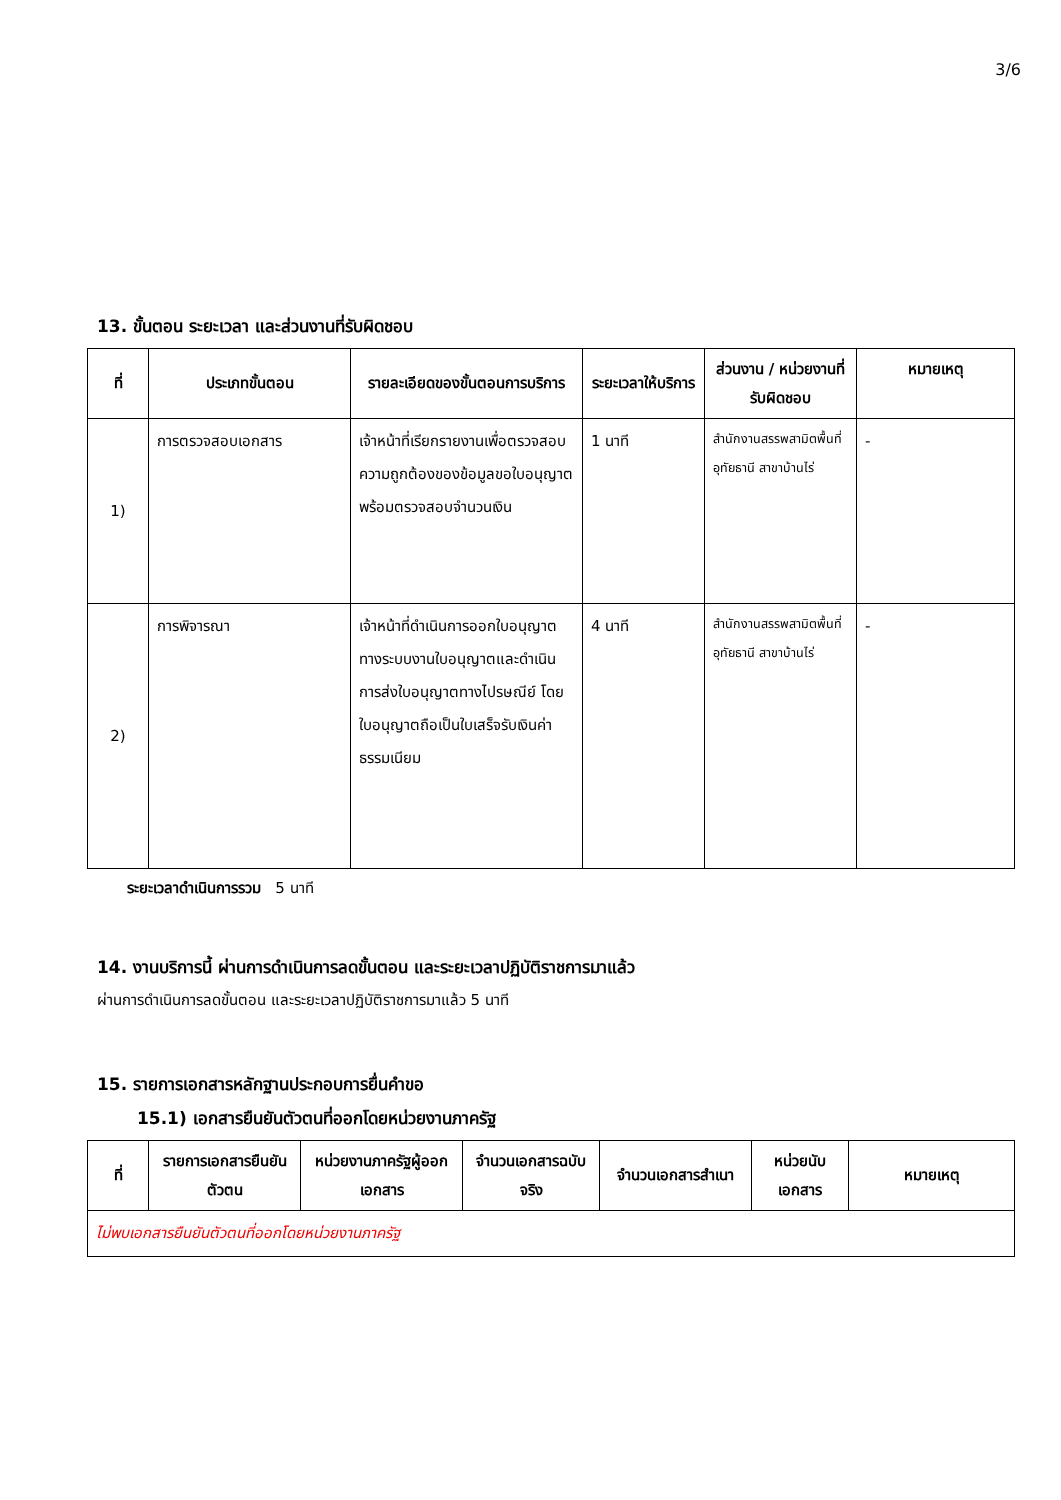3/6
13. ขั้นตอน ระยะเวลา และส่วนงานที่รับผิดชอบ
| ที่ | ประเภทขั้นตอน | รายละเอียดของขั้นตอนการบริการ | ระยะเวลาให้บริการ | ส่วนงาน / หน่วยงานที่รับผิดชอบ | หมายเหตุ |
| --- | --- | --- | --- | --- | --- |
| 1) | การตรวจสอบเอกสาร | เจ้าหน้าที่เรียกรายงานเพื่อตรวจสอบความถูกต้องของข้อมูลขอใบอนุญาตพร้อมตรวจสอบจำนวนเงิน | 1 นาที | สำนักงานสรรพสามิตพื้นที่อุทัยธานี สาขาบ้านไร่ | - |
| 2) | การพิจารณา | เจ้าหน้าที่ดำเนินการออกใบอนุญาตทางระบบงานใบอนุญาตและดำเนินการส่งใบอนุญาตทางไปรษณีย์ โดยใบอนุญาตถือเป็นใบเสร็จรับเงินค่าธรรมเนียม | 4 นาที | สำนักงานสรรพสามิตพื้นที่อุทัยธานี สาขาบ้านไร่ | - |
ระยะเวลาดำเนินการรวม 5 นาที
14. งานบริการนี้ ผ่านการดำเนินการลดขั้นตอน และระยะเวลาปฏิบัติราชการมาแล้ว
ผ่านการดำเนินการลดขั้นตอน และระยะเวลาปฏิบัติราชการมาแล้ว 5 นาที
15. รายการเอกสารหลักฐานประกอบการยื่นคำขอ
15.1) เอกสารยืนยันตัวตนที่ออกโดยหน่วยงานภาครัฐ
| ที่ | รายการเอกสารยืนยันตัวตน | หน่วยงานภาครัฐผู้ออกเอกสาร | จำนวนเอกสารฉบับจริง | จำนวนเอกสารสำเนา | หน่วยนับเอกสาร | หมายเหตุ |
| --- | --- | --- | --- | --- | --- | --- |
| ไม่พบเอกสารยืนยันตัวตนที่ออกโดยหน่วยงานภาครัฐ | | | | | | |